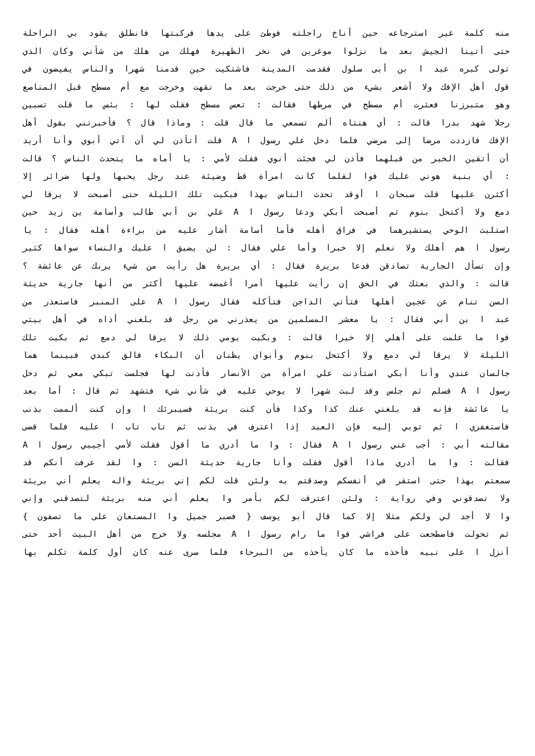منه كلمة غير استرجاعه حين أناخ راحلته فوطئ على يدها فركبتها فانطلق يقود بي الراحلة
حتى أتينا الجيش بعد ما نزلوا موغرين في نخر الظهيرة فهلك من هلك من شأني وكان الذي
تولى كبره عبد ا بن أبى سلول فقدمت المدينة فاشتكيت حين قدمنا شهرا والناس يفيضون في
قول أهل الإفك ولا أشعر بشيء من ذلك حتى خرجت بعد ما نقهت وخرجت مع أم مسطح قبل المناصع
وهو متبرزنا فعثرت أم مسطح في مرطها فقالت : تعس مسطح فقلت لها : بئس ما قلت تسبين
رجلا شهد بدرا قالت : أي هنتاه ألم تسمعي ما قال قلت : وماذا قال ؟ فأخبرتني بقول أهل
الإفك فازددت مرضا إلى مرضي فلما دخل علي رسول ا A قلت أتأذن لي أن آتي أبوي وأنا أريد
أن أتقين الخبر من قبلهما فأذن لي فجئت أنوي فقلت لأمي : يا أماه ما يتحدث الناس ؟ قالت
: أي بنية هوني عليك فوا لقلما كانت امرأة قط وضيئة عند رجل يحبها ولها ضرائر إلا
أكثرن عليها قلت سبحان ا أوقد تحدث الناس بهذا فبكيت تلك الليلة حتى أصبحت لا يرقا لي
دمع ولا أكتحل بنوم ثم أصبحت أبكي ودعا رسول ا A علي بن أبي طالب وأسامة ين زيد حين
استلبث الوحي يستشيرهما في فراق أهله فأما أسامة أشار عليه من براءة أهله فقال : يا
رسول ا هم أهلك ولا نعلم إلا خبرا وأما علي فقال : لن يضيق ا عليك والنساء سواها كثير
وإن تسأل الجارية تصادقن فدعا بريرة فقال : أي بريرة هل رأيت من شيء يربك عن عائشة ؟
قالت : والذي بعثك في الحق إن رأيت عليها أمرا أغمضه عليها أكثر من أنها جارية حديثة
السن تنام عن عجين أهلها فتأتي الداجن فتأكله فقال رسول ا A على المنبر فاستعذر من
عبد ا بن أبي فقال : يا معشر المسلمين من يعذرني من رجل قد بلغني أذاه في أهل بيتي
فوا ما علمت على أهلي إلا خيرا قالت : وبكيت يومي ذلك لا يرقا لي دمع ثم بكيت تلك
الليلة لا يرقا لي دمع ولا أكتحل بنوم وأبواي يظنان أن البكاء فالق كبدي فبينما هما
جالسان عندي وأنا أبكي استأذنت علي امرأة من الأنصار فأذنت لها فجلست تبكي معي ثم دخل
رسول ا A فسلم ثم جلس وقد لبث شهرا لا يوحي عليه في شأني شيء فتشهد ثم قال : أما بعد
يا عائشة فإنه قد بلغني عنك كذا وكذا فأن كنت بريئة فسيبرئك ا وإن كنت ألممت بذنب
فاستغفري ا ثم توبي إليه فإن العبد إذا اعترف في بذنب ثم تاب تاب ا عليه فلما قضى
مقالته أبي : أجب عني رسول ا A فقال : وا ما أدري ما أقول فقلت لأمي أجيبي رسول ا A
فقالت : وا ما أدري ماذا أقول فقلت وأنا جارية حديثة السن : وا لقد عرفت أنكم قد
سمعتم بهذا حتى استقر في أنفسكم وصدقتم به ولئن قلت لكم إني بريئة واله يعلم أني بريئة
ولا تصدقوني وفي رواية : ولئن اعترفت لكم بأمر وا يعلم أني منه بريئة لتصدقني وإني
وا لا أجد لي ولكم مثلا إلا كما قال أبو يوسف { فصبر جميل وا المستعان على ما تصفون }
ثم تحولت فاضطجعت على فراشي فوا ما رام رسول ا A مجلسه ولا خرج من أهل البيت أحد حتى
أنزل ا على نبيه فأخذه ما كان يأخذه من البرحاء فلما سرى عنه كان أول كلمة تكلم بها